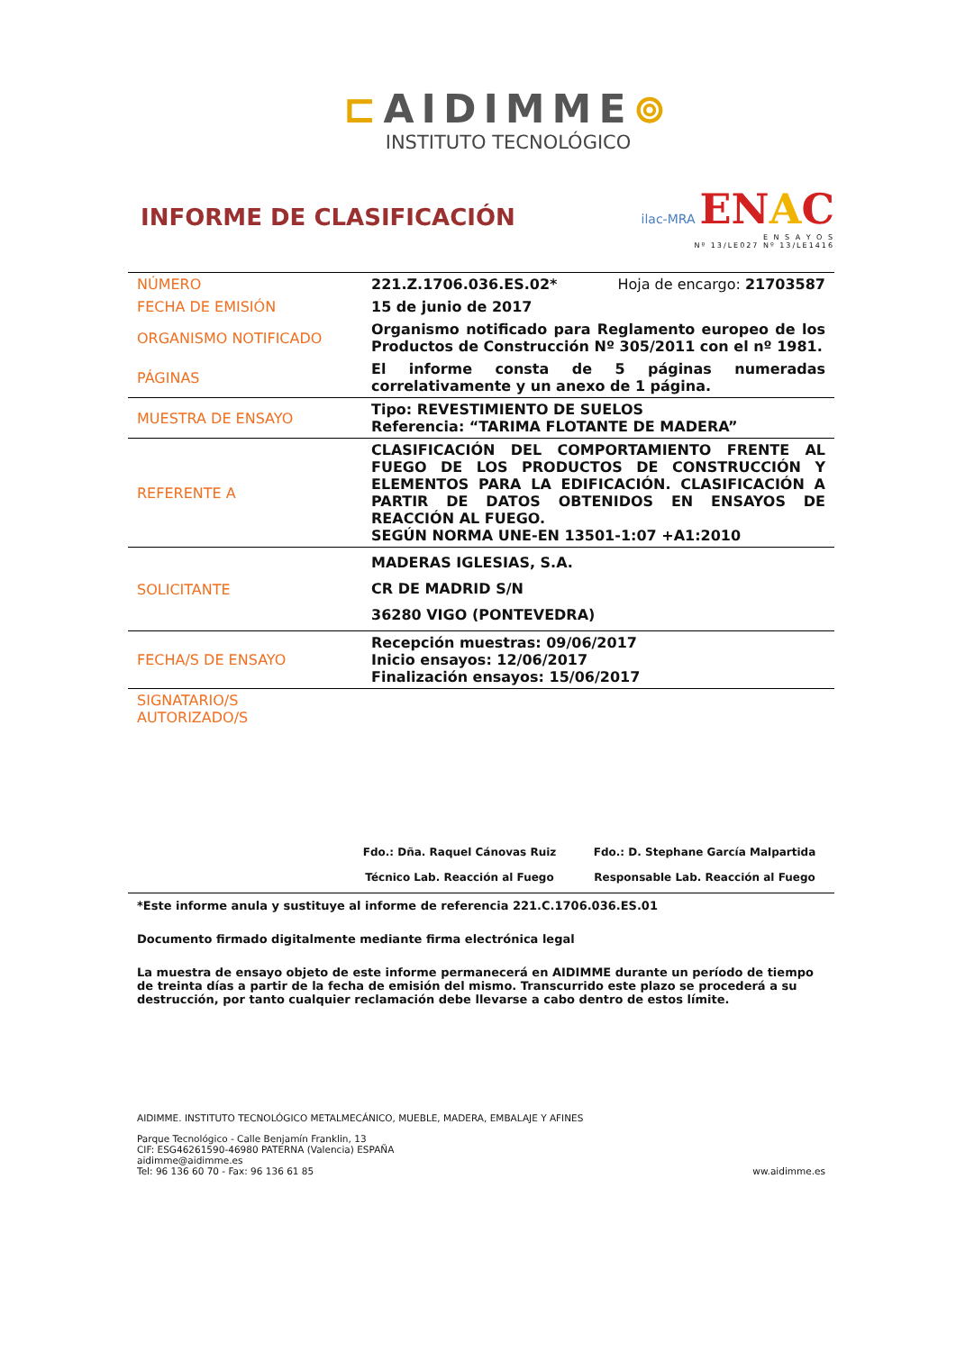⊏AIDIMME⊚
INSTITUTO TECNOLÓGICO
INFORME DE CLASIFICACIÓN
ilac-MRA ENAC
E N S A Y O S
Nº 13/LE027 Nº 13/LE1416
| NÚMERO | 221.Z.1706.036.ES.02* Hoja de encargo: 21703587 |
| FECHA DE EMISIÓN | 15 de junio de 2017 |
| ORGANISMO NOTIFICADO | Organismo notificado para Reglamento europeo de los Productos de Construcción Nº 305/2011 con el nº 1981. |
| PÁGINAS | El informe consta de 5 páginas numeradas correlativamente y un anexo de 1 página. |
| MUESTRA DE ENSAYO | Tipo: REVESTIMIENTO DE SUELOS Referencia: “TARIMA FLOTANTE DE MADERA” |
| REFERENTE A | CLASIFICACIÓN DEL COMPORTAMIENTO FRENTE AL FUEGO DE LOS PRODUCTOS DE CONSTRUCCIÓN Y ELEMENTOS PARA LA EDIFICACIÓN. CLASIFICACIÓN A PARTIR DE DATOS OBTENIDOS EN ENSAYOS DE REACCIÓN AL FUEGO. SEGÚN NORMA UNE-EN 13501-1:07 +A1:2010 |
| SOLICITANTE | MADERAS IGLESIAS, S.A. CR DE MADRID S/N 36280 VIGO (PONTEVEDRA) |
| FECHA/S DE ENSAYO | Recepción muestras: 09/06/2017 Inicio ensayos: 12/06/2017 Finalización ensayos: 15/06/2017 |
| SIGNATARIO/S AUTORIZADO/S | |
Fdo.: Dña. Raquel Cánovas Ruiz
Técnico Lab. Reacción al Fuego
Fdo.: D. Stephane García Malpartida
Responsable Lab. Reacción al Fuego
*Este informe anula y sustituye al informe de referencia 221.C.1706.036.ES.01
Documento firmado digitalmente mediante firma electrónica legal
La muestra de ensayo objeto de este informe permanecerá en AIDIMME durante un período de tiempo de treinta días a partir de la fecha de emisión del mismo. Transcurrido este plazo se procederá a su destrucción, por tanto cualquier reclamación debe llevarse a cabo dentro de estos límite.
AIDIMME. INSTITUTO TECNOLÓGICO METALMECÁNICO, MUEBLE, MADERA, EMBALAJE Y AFINES
Parque Tecnológico - Calle Benjamín Franklin, 13
CIF: ESG46261590-46980 PATERNA (Valencia) ESPAÑA
aidimme@aidimme.es
Tel: 96 136 60 70 - Fax: 96 136 61 85 ww.aidimme.es